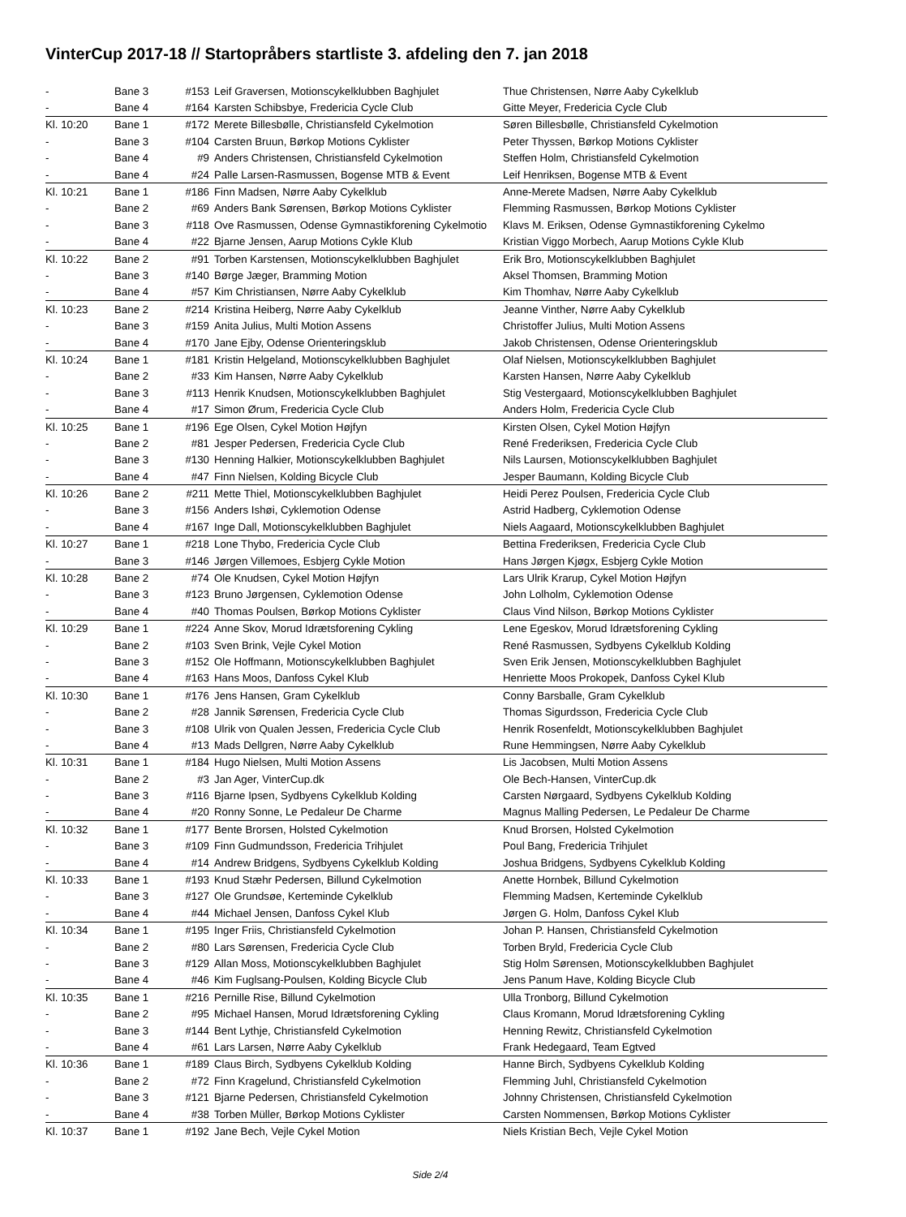VinterCup 2017-18 // Startopråbers startliste 3. afdeling den 7. jan 2018
| - | Bane 3 | #153 | Leif Graversen, Motionscykelklubben Baghjulet | Thue Christensen, Nørre Aaby Cykelklub |
| - | Bane 4 | #164 | Karsten Schibsbye, Fredericia Cycle Club | Gitte Meyer, Fredericia Cycle Club |
| Kl. 10:20 | Bane 1 | #172 | Merete Billesbølle, Christiansfeld Cykelmotion | Søren Billesbølle, Christiansfeld Cykelmotion |
| - | Bane 3 | #104 | Carsten Bruun, Børkop Motions Cyklister | Peter Thyssen, Børkop Motions Cyklister |
| - | Bane 4 | #9 | Anders Christensen, Christiansfeld Cykelmotion | Steffen Holm, Christiansfeld Cykelmotion |
| - | Bane 4 | #24 | Palle Larsen-Rasmussen, Bogense MTB & Event | Leif Henriksen, Bogense MTB & Event |
| Kl. 10:21 | Bane 1 | #186 | Finn Madsen, Nørre Aaby Cykelklub | Anne-Merete Madsen, Nørre Aaby Cykelklub |
| - | Bane 2 | #69 | Anders Bank Sørensen, Børkop Motions Cyklister | Flemming Rasmussen, Børkop Motions Cyklister |
| - | Bane 3 | #118 | Ove Rasmussen, Odense Gymnastikforening Cykelmotio | Klavs M. Eriksen, Odense Gymnastikforening Cykelmo |
| - | Bane 4 | #22 | Bjarne Jensen, Aarup Motions Cykle Klub | Kristian Viggo Morbech, Aarup Motions Cykle Klub |
| Kl. 10:22 | Bane 2 | #91 | Torben Karstensen, Motionscykelklubben Baghjulet | Erik Bro, Motionscykelklubben Baghjulet |
| - | Bane 3 | #140 | Børge Jæger, Bramming Motion | Aksel Thomsen, Bramming Motion |
| - | Bane 4 | #57 | Kim Christiansen, Nørre Aaby Cykelklub | Kim Thomhav, Nørre Aaby Cykelklub |
| Kl. 10:23 | Bane 2 | #214 | Kristina Heiberg, Nørre Aaby Cykelklub | Jeanne Vinther, Nørre Aaby Cykelklub |
| - | Bane 3 | #159 | Anita Julius, Multi Motion Assens | Christoffer Julius, Multi Motion Assens |
| - | Bane 4 | #170 | Jane Ejby, Odense Orienteringsklub | Jakob Christensen, Odense Orienteringsklub |
| Kl. 10:24 | Bane 1 | #181 | Kristin Helgeland, Motionscykelklubben Baghjulet | Olaf Nielsen, Motionscykelklubben Baghjulet |
| - | Bane 2 | #33 | Kim Hansen, Nørre Aaby Cykelklub | Karsten Hansen, Nørre Aaby Cykelklub |
| - | Bane 3 | #113 | Henrik Knudsen, Motionscykelklubben Baghjulet | Stig Vestergaard, Motionscykelklubben Baghjulet |
| - | Bane 4 | #17 | Simon Ørum, Fredericia Cycle Club | Anders Holm, Fredericia Cycle Club |
| Kl. 10:25 | Bane 1 | #196 | Ege Olsen, Cykel Motion Højfyn | Kirsten Olsen, Cykel Motion Højfyn |
| - | Bane 2 | #81 | Jesper Pedersen, Fredericia Cycle Club | René Frederiksen, Fredericia Cycle Club |
| - | Bane 3 | #130 | Henning Halkier, Motionscykelklubben Baghjulet | Nils Laursen, Motionscykelklubben Baghjulet |
| - | Bane 4 | #47 | Finn Nielsen, Kolding Bicycle Club | Jesper Baumann, Kolding Bicycle Club |
| Kl. 10:26 | Bane 2 | #211 | Mette Thiel, Motionscykelklubben Baghjulet | Heidi Perez Poulsen, Fredericia Cycle Club |
| - | Bane 3 | #156 | Anders Ishøi, Cyklemotion Odense | Astrid Hadberg, Cyklemotion Odense |
| - | Bane 4 | #167 | Inge Dall, Motionscykelklubben Baghjulet | Niels Aagaard, Motionscykelklubben Baghjulet |
| Kl. 10:27 | Bane 1 | #218 | Lone Thybo, Fredericia Cycle Club | Bettina Frederiksen, Fredericia Cycle Club |
| - | Bane 3 | #146 | Jørgen Villemoes, Esbjerg Cykle Motion | Hans Jørgen Kjøgx, Esbjerg Cykle Motion |
| Kl. 10:28 | Bane 2 | #74 | Ole Knudsen, Cykel Motion Højfyn | Lars Ulrik Krarup, Cykel Motion Højfyn |
| - | Bane 3 | #123 | Bruno Jørgensen, Cyklemotion Odense | John Lolholm, Cyklemotion Odense |
| - | Bane 4 | #40 | Thomas Poulsen, Børkop Motions Cyklister | Claus Vind Nilson, Børkop Motions Cyklister |
| Kl. 10:29 | Bane 1 | #224 | Anne Skov, Morud Idrætsforening Cykling | Lene Egeskov, Morud Idrætsforening Cykling |
| - | Bane 2 | #103 | Sven Brink, Vejle Cykel Motion | René Rasmussen, Sydbyens Cykelklub Kolding |
| - | Bane 3 | #152 | Ole Hoffmann, Motionscykelklubben Baghjulet | Sven Erik Jensen, Motionscykelklubben Baghjulet |
| - | Bane 4 | #163 | Hans Moos, Danfoss Cykel Klub | Henriette Moos Prokopek, Danfoss Cykel Klub |
| Kl. 10:30 | Bane 1 | #176 | Jens Hansen, Gram Cykelklub | Conny Barsballe, Gram Cykelklub |
| - | Bane 2 | #28 | Jannik Sørensen, Fredericia Cycle Club | Thomas Sigurdsson, Fredericia Cycle Club |
| - | Bane 3 | #108 | Ulrik von Qualen Jessen, Fredericia Cycle Club | Henrik Rosenfeldt, Motionscykelklubben Baghjulet |
| - | Bane 4 | #13 | Mads Dellgren, Nørre Aaby Cykelklub | Rune Hemmingsen, Nørre Aaby Cykelklub |
| Kl. 10:31 | Bane 1 | #184 | Hugo Nielsen, Multi Motion Assens | Lis Jacobsen, Multi Motion Assens |
| - | Bane 2 | #3 | Jan Ager, VinterCup.dk | Ole Bech-Hansen, VinterCup.dk |
| - | Bane 3 | #116 | Bjarne Ipsen, Sydbyens Cykelklub Kolding | Carsten Nørgaard, Sydbyens Cykelklub Kolding |
| - | Bane 4 | #20 | Ronny Sonne, Le Pedaleur De Charme | Magnus Malling Pedersen, Le Pedaleur De Charme |
| Kl. 10:32 | Bane 1 | #177 | Bente Brorsen, Holsted Cykelmotion | Knud Brorsen, Holsted Cykelmotion |
| - | Bane 3 | #109 | Finn Gudmundsson, Fredericia Trihjulet | Poul Bang, Fredericia Trihjulet |
| - | Bane 4 | #14 | Andrew Bridgens, Sydbyens Cykelklub Kolding | Joshua Bridgens, Sydbyens Cykelklub Kolding |
| Kl. 10:33 | Bane 1 | #193 | Knud Stæhr Pedersen, Billund Cykelmotion | Anette Hornbek, Billund Cykelmotion |
| - | Bane 3 | #127 | Ole Grundsøe, Kerteminde Cykelklub | Flemming Madsen, Kerteminde Cykelklub |
| - | Bane 4 | #44 | Michael Jensen, Danfoss Cykel Klub | Jørgen G. Holm, Danfoss Cykel Klub |
| Kl. 10:34 | Bane 1 | #195 | Inger Friis, Christiansfeld Cykelmotion | Johan P. Hansen, Christiansfeld Cykelmotion |
| - | Bane 2 | #80 | Lars Sørensen, Fredericia Cycle Club | Torben Bryld, Fredericia Cycle Club |
| - | Bane 3 | #129 | Allan Moss, Motionscykelklubben Baghjulet | Stig Holm Sørensen, Motionscykelklubben Baghjulet |
| - | Bane 4 | #46 | Kim Fuglsang-Poulsen, Kolding Bicycle Club | Jens Panum Have, Kolding Bicycle Club |
| Kl. 10:35 | Bane 1 | #216 | Pernille Rise, Billund Cykelmotion | Ulla Tronborg, Billund Cykelmotion |
| - | Bane 2 | #95 | Michael Hansen, Morud Idrætsforening Cykling | Claus Kromann, Morud Idrætsforening Cykling |
| - | Bane 3 | #144 | Bent Lythje, Christiansfeld Cykelmotion | Henning Rewitz, Christiansfeld Cykelmotion |
| - | Bane 4 | #61 | Lars Larsen, Nørre Aaby Cykelklub | Frank Hedegaard, Team Egtved |
| Kl. 10:36 | Bane 1 | #189 | Claus Birch, Sydbyens Cykelklub Kolding | Hanne Birch, Sydbyens Cykelklub Kolding |
| - | Bane 2 | #72 | Finn Kragelund, Christiansfeld Cykelmotion | Flemming Juhl, Christiansfeld Cykelmotion |
| - | Bane 3 | #121 | Bjarne Pedersen, Christiansfeld Cykelmotion | Johnny Christensen, Christiansfeld Cykelmotion |
| - | Bane 4 | #38 | Torben Müller, Børkop Motions Cyklister | Carsten Nommensen, Børkop Motions Cyklister |
| Kl. 10:37 | Bane 1 | #192 | Jane Bech, Vejle Cykel Motion | Niels Kristian Bech, Vejle Cykel Motion |
Side 2/4